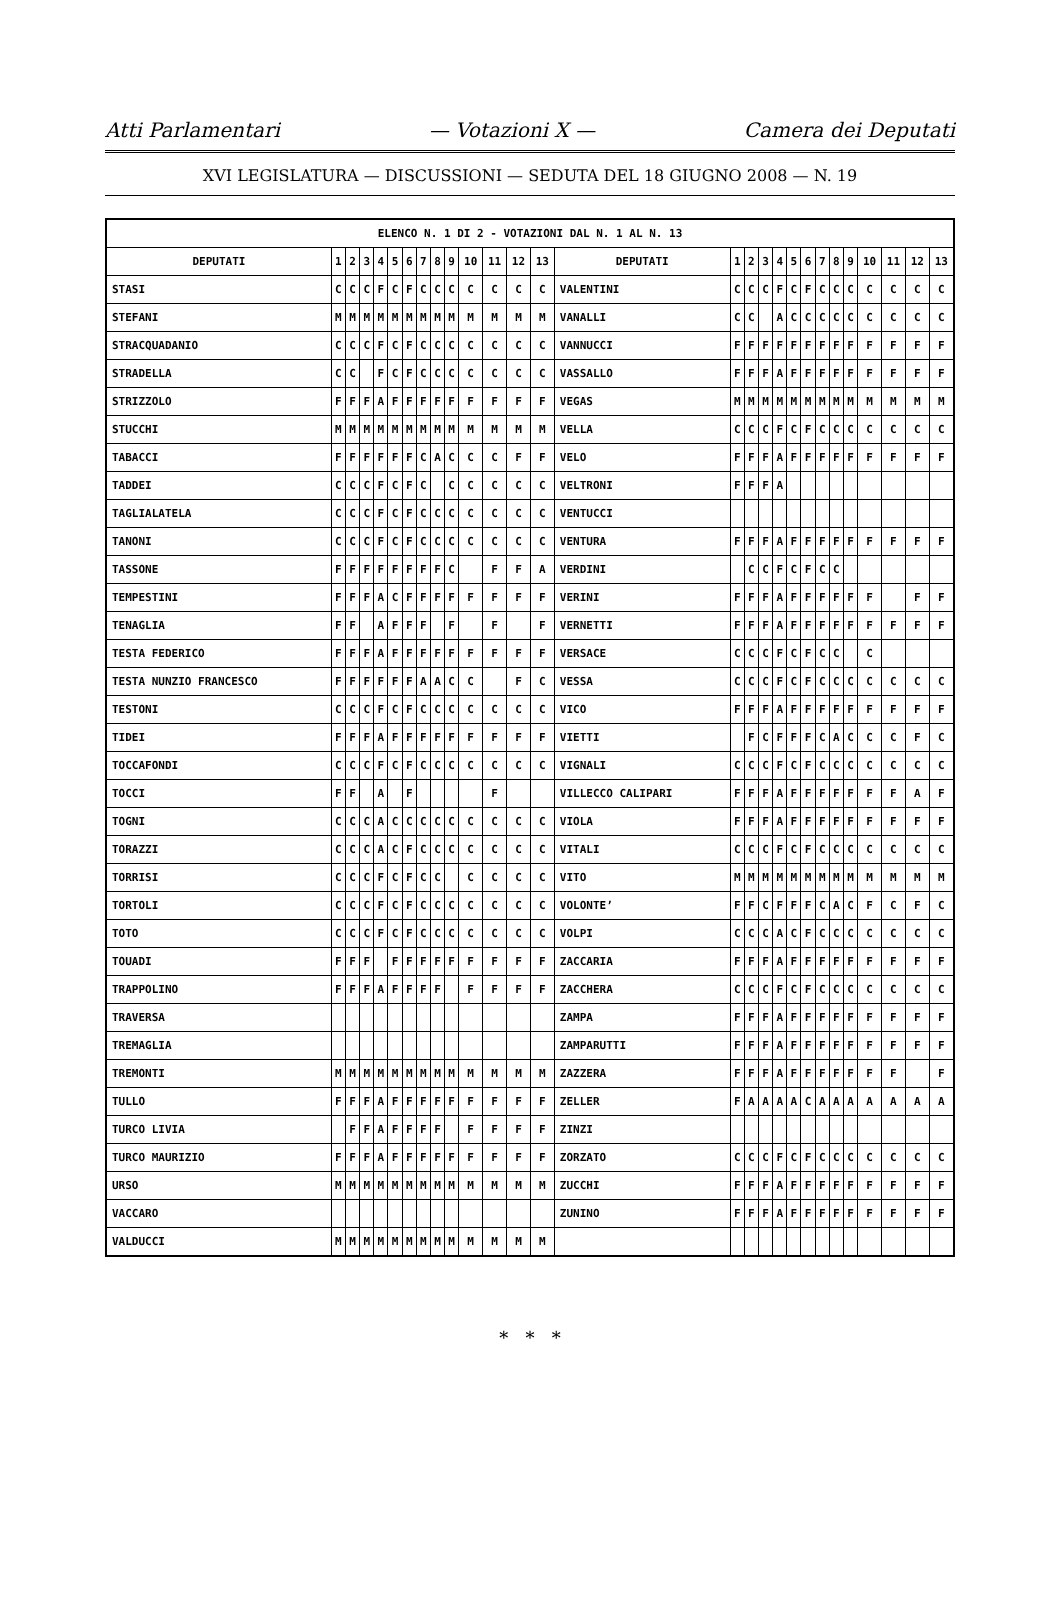Atti Parlamentari — Votazioni X — Camera dei Deputati
XVI LEGISLATURA — DISCUSSIONI — SEDUTA DEL 18 GIUGNO 2008 — N. 19
| ELENCO N. 1 DI 2 - VOTAZIONI DAL N. 1 AL N. 13 | | | | | | | | | | | | | | | | | | | | | | | | | | | |
| --- | --- | --- | --- | --- | --- | --- | --- | --- | --- | --- | --- | --- | --- | --- | --- | --- | --- | --- | --- | --- | --- | --- | --- | --- | --- | --- | --- |
| DEPUTATI | 1 | 2 | 3 | 4 | 5 | 6 | 7 | 8 | 9 | 10 | 11 | 12 | 13 | DEPUTATI | 1 | 2 | 3 | 4 | 5 | 6 | 7 | 8 | 9 | 10 | 11 | 12 | 13 |
| STASI | C | C | C | F | C | F | C | C | C | C | C | C | C | VALENTINI | C | C | C | F | C | F | C | C | C | C | C | C | C |
| STEFANI | M | M | M | M | M | M | M | M | M | M | M | M | M | VANALLI | C | C | | A | C | C | C | C | C | C | C | C | C |
| STRACQUADANIO | C | C | C | F | C | F | C | C | C | C | C | C | C | VANNUCCI | F | F | F | F | F | F | F | F | F | F | F | F | F |
| STRADELLA | C | C | | F | C | F | C | C | C | C | C | C | C | VASSALLO | F | F | F | A | F | F | F | F | F | F | F | F | F |
| STRIZZOLO | F | F | F | A | F | F | F | F | F | F | F | F | F | VEGAS | M | M | M | M | M | M | M | M | M | M | M | M | M |
| STUCCHI | M | M | M | M | M | M | M | M | M | M | M | M | M | VELLA | C | C | C | F | C | F | C | C | C | C | C | C | C |
| TABACCI | F | F | F | F | F | F | C | A | C | C | C | F | F | VELO | F | F | F | A | F | F | F | F | F | F | F | F | F |
| TADDEI | C | C | C | F | C | F | C | | C | C | C | C | C | VELTRONI | F | F | F | A | | | | | | | | | |
| TAGLIALATELA | C | C | C | F | C | F | C | C | C | C | C | C | C | VENTUCCI | | | | | | | | | | | | | |
| TANONI | C | C | C | F | C | F | C | C | C | C | C | C | C | VENTURA | F | F | F | A | F | F | F | F | F | F | F | F | F |
| TASSONE | F | F | F | F | F | F | F | F | C | | F | F | A | VERDINI | | C | C | F | C | F | C | C | | | | | |
| TEMPESTINI | F | F | F | A | C | F | F | F | F | F | F | F | F | VERINI | F | F | F | A | F | F | F | F | F | F | | F | F |
| TENAGLIA | F | F | | A | F | F | F | | F | | F | | F | VERNETTI | F | F | F | A | F | F | F | F | F | F | F | F | F |
| TESTA FEDERICO | F | F | F | A | F | F | F | F | F | F | F | F | F | VERSACE | C | C | C | F | C | F | C | C | | C | | | |
| TESTA NUNZIO FRANCESCO | F | F | F | F | F | F | A | A | C | C | | F | C | VESSA | C | C | C | F | C | F | C | C | C | C | C | C | C |
| TESTONI | C | C | C | F | C | F | C | C | C | C | C | C | C | VICO | F | F | F | A | F | F | F | F | F | F | F | F | F |
| TIDEI | F | F | F | A | F | F | F | F | F | F | F | F | F | VIETTI | | F | C | F | F | F | C | A | C | C | C | F | C |
| TOCCAFONDI | C | C | C | F | C | F | C | C | C | C | C | C | C | VIGNALI | C | C | C | F | C | F | C | C | C | C | C | C | C |
| TOCCI | F | F | | A | | F | | | | | F | | | VILLECCO CALIPARI | F | F | F | A | F | F | F | F | F | F | F | A | F |
| TOGNI | C | C | C | A | C | C | C | C | C | C | C | C | C | VIOLA | F | F | F | A | F | F | F | F | F | F | F | F | F |
| TORAZZI | C | C | C | A | C | F | C | C | C | C | C | C | C | VITALI | C | C | C | F | C | F | C | C | C | C | C | C | C |
| TORRISI | C | C | C | F | C | F | C | C | | C | C | C | C | VITO | M | M | M | M | M | M | M | M | M | M | M | M | M |
| TORTOLI | C | C | C | F | C | F | C | C | C | C | C | C | C | VOLONTE’ | F | F | C | F | F | F | C | A | C | F | C | F | C |
| TOTO | C | C | C | F | C | F | C | C | C | C | C | C | C | VOLPI | C | C | C | A | C | F | C | C | C | C | C | C | C |
| TOUADI | F | F | F | | F | F | F | F | F | F | F | F | F | ZACCARIA | F | F | F | A | F | F | F | F | F | F | F | F | F |
| TRAPPOLINO | F | F | F | A | F | F | F | F | | F | F | F | F | ZACCHERA | C | C | C | F | C | F | C | C | C | C | C | C | C |
| TRAVERSA | | | | | | | | | | | | | | ZAMPA | F | F | F | A | F | F | F | F | F | F | F | F | F |
| TREMAGLIA | | | | | | | | | | | | | | ZAMPARUTTI | F | F | F | A | F | F | F | F | F | F | F | F | F |
| TREMONTI | M | M | M | M | M | M | M | M | M | M | M | M | M | ZAZZERA | F | F | F | A | F | F | F | F | F | F | F | | F |
| TULLO | F | F | F | A | F | F | F | F | F | F | F | F | F | ZELLER | F | A | A | A | A | C | A | A | A | A | A | A | A |
| TURCO LIVIA | | F | F | A | F | F | F | F | | F | F | F | F | ZINZI | | | | | | | | | | | | | |
| TURCO MAURIZIO | F | F | F | A | F | F | F | F | F | F | F | F | F | ZORZATO | C | C | C | F | C | F | C | C | C | C | C | C | C |
| URSO | M | M | M | M | M | M | M | M | M | M | M | M | M | ZUCCHI | F | F | F | A | F | F | F | F | F | F | F | F | F |
| VACCARO | | | | | | | | | | | | | | ZUNINO | F | F | F | A | F | F | F | F | F | F | F | F | F |
| VALDUCCI | M | M | M | M | M | M | M | M | M | M | M | M | M | | | | | | | | | | | | | | |
* * *